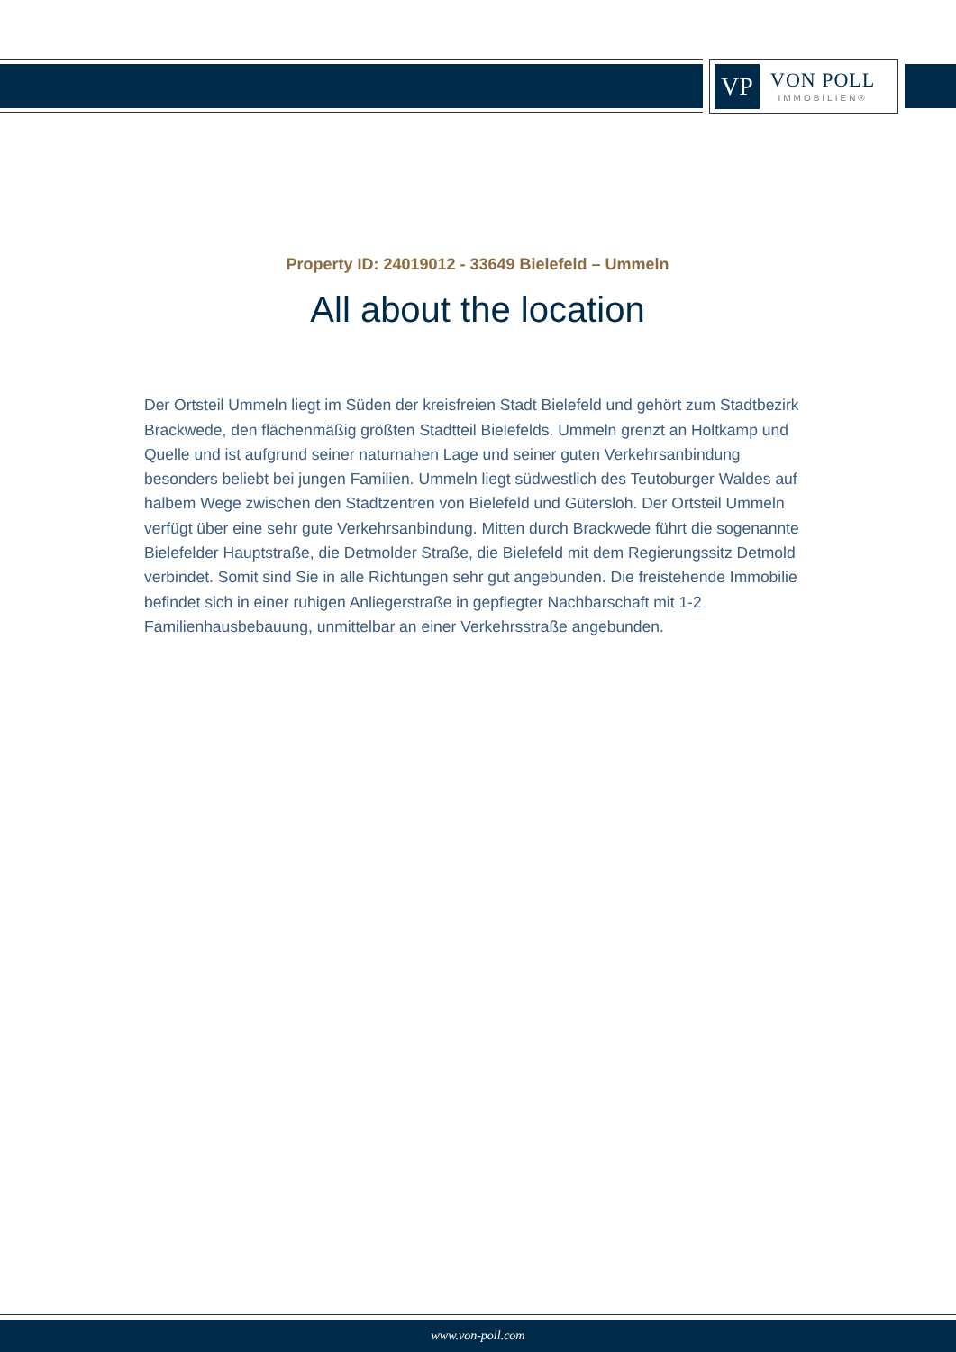VP
VON POLL
IMMOBILIEN®
Property ID: 24019012 - 33649 Bielefeld – Ummeln
All about the location
Der Ortsteil Ummeln liegt im Süden der kreisfreien Stadt Bielefeld und gehört zum Stadtbezirk Brackwede, den flächenmäßig größten Stadtteil Bielefelds. Ummeln grenzt an Holtkamp und Quelle und ist aufgrund seiner naturnahen Lage und seiner guten Verkehrsanbindung besonders beliebt bei jungen Familien. Ummeln liegt südwestlich des Teutoburger Waldes auf halbem Wege zwischen den Stadtzentren von Bielefeld und Gütersloh. Der Ortsteil Ummeln verfügt über eine sehr gute Verkehrsanbindung. Mitten durch Brackwede führt die sogenannte Bielefelder Hauptstraße, die Detmolder Straße, die Bielefeld mit dem Regierungssitz Detmold verbindet. Somit sind Sie in alle Richtungen sehr gut angebunden. Die freistehende Immobilie befindet sich in einer ruhigen Anliegerstraße in gepflegter Nachbarschaft mit 1-2 Familienhausbebauung, unmittelbar an einer Verkehrsstraße angebunden.
www.von-poll.com